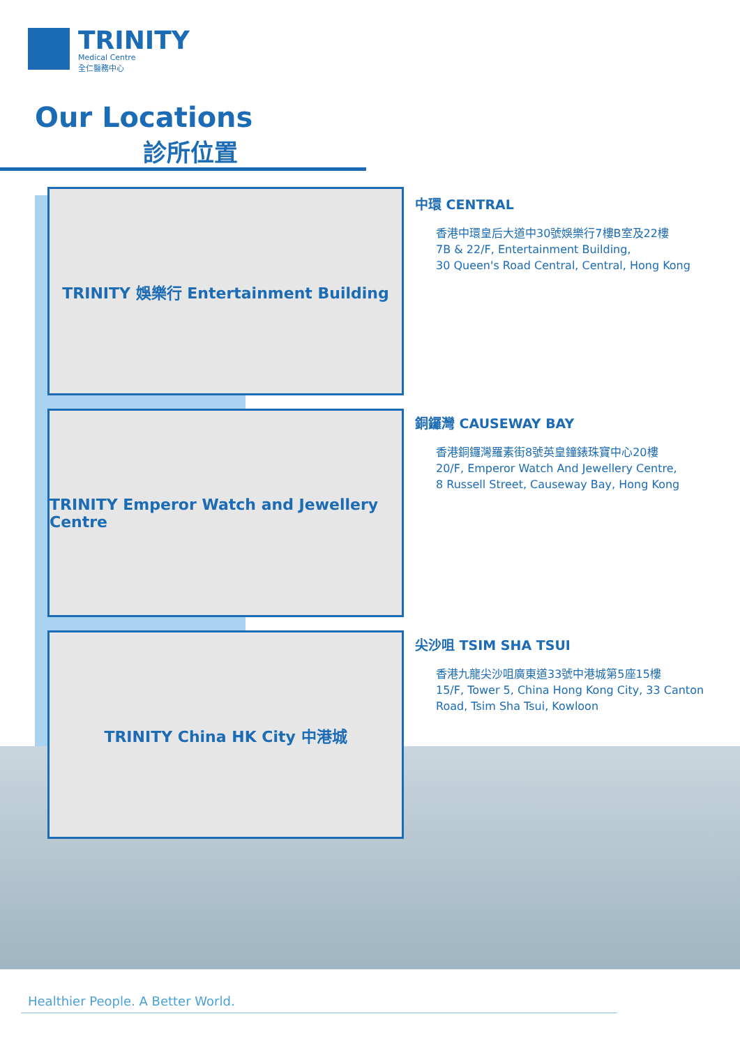TRINITY
Medical Centre
全仁醫務中心
Our Locations
診所位置
TRINITY 娛樂行 Entertainment Building
TRINITY Emperor Watch and Jewellery Centre
TRINITY China HK City 中港城
中環 CENTRAL
香港中環皇后大道中30號娛樂行7樓B室及22樓
7B & 22/F, Entertainment Building,
30 Queen's Road Central, Central, Hong Kong
銅鑼灣 CAUSEWAY BAY
香港銅鑼灣羅素街8號英皇鐘錶珠寶中心20樓
20/F, Emperor Watch And Jewellery Centre,
8 Russell Street, Causeway Bay, Hong Kong
尖沙咀 TSIM SHA TSUI
香港九龍尖沙咀廣東道33號中港城第5座15樓
15/F, Tower 5, China Hong Kong City, 33 Canton
Road, Tsim Sha Tsui, Kowloon
Healthier People. A Better World.